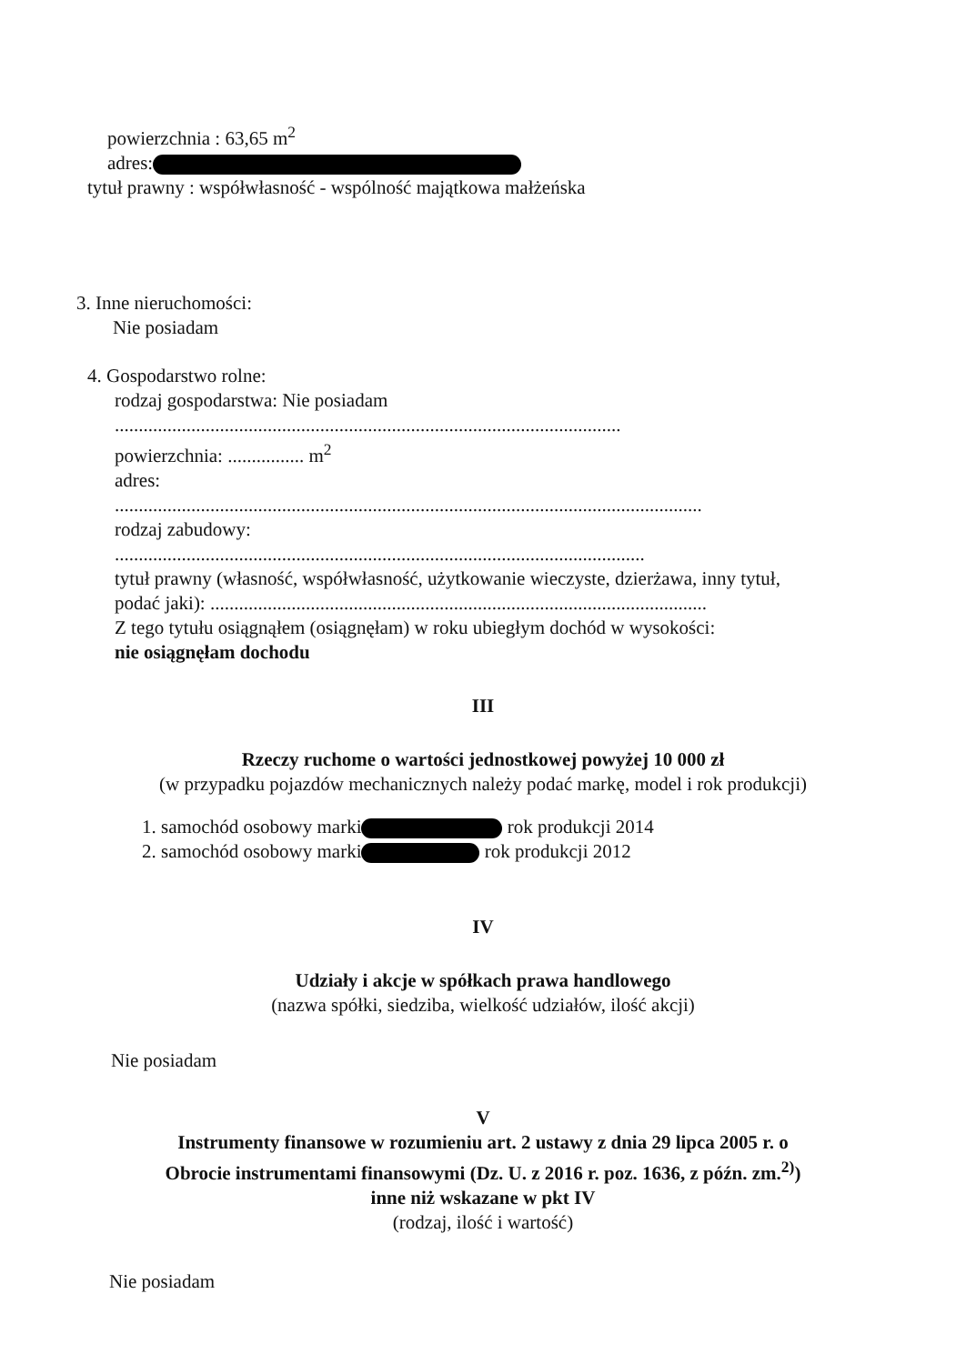powierzchnia : 63,65 m<sup>2</sup>
adres:
tytuł prawny : współwłasność - wspólność majątkowa małżeńska
3. Inne nieruchomości:
Nie posiadam
4. Gospodarstwo rolne:
rodzaj gospodarstwa: Nie posiadam
..........................................................................................................
powierzchnia: ................ m<sup>2</sup>
adres:
...........................................................................................................................
rodzaj zabudowy:
...............................................................................................................
tytuł prawny (własność, współwłasność, użytkowanie wieczyste, dzierżawa, inny tytuł,
podać jaki): ........................................................................................................
Z tego tytułu osiągnąłem (osiągnęłam) w roku ubiegłym dochód w wysokości:
nie osiągnęłam dochodu
III
Rzeczy ruchome o wartości jednostkowej powyżej 10 000 zł
(w przypadku pojazdów mechanicznych należy podać markę, model i rok produkcji)
1. samochód osobowy marki rok produkcji 2014
2. samochód osobowy marki rok produkcji 2012
IV
Udziały i akcje w spółkach prawa handlowego
(nazwa spółki, siedziba, wielkość udziałów, ilość akcji)
Nie posiadam
V
Instrumenty finansowe w rozumieniu art. 2 ustawy z dnia 29 lipca 2005 r. o
Obrocie instrumentami finansowymi (Dz. U. z 2016 r. poz. 1636, z późn. zm.<sup>2)</sup>)
inne niż wskazane w pkt IV
(rodzaj, ilość i wartość)
Nie posiadam